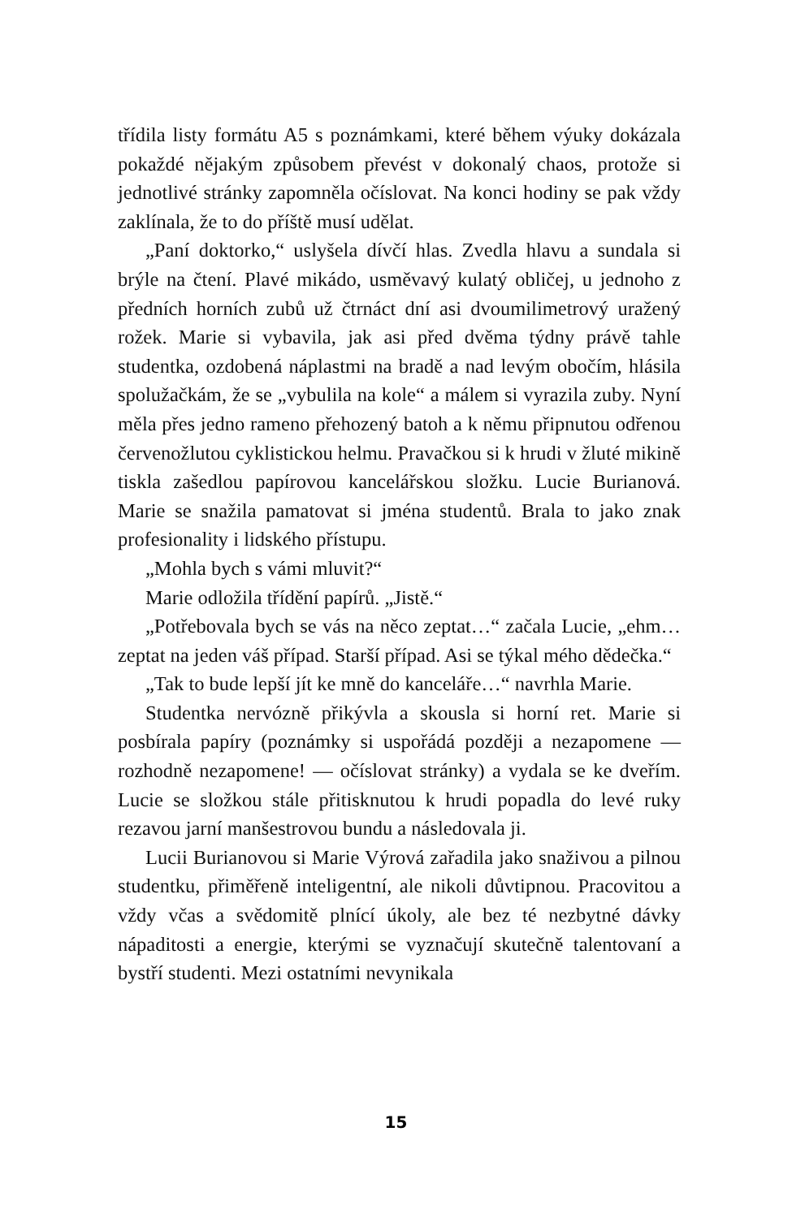třídila listy formátu A5 s poznámkami, které během výuky dokázala pokaždé nějakým způsobem převést v dokonalý chaos, protože si jednotlivé stránky zapomněla očíslovat. Na konci hodiny se pak vždy zaklínala, že to do příště musí udělat.
„Paní doktorko,“ uslyšela dívčí hlas. Zvedla hlavu a sundala si brýle na čtení. Plavé mikádo, usměvavý kulatý obličej, u jednoho z předních horních zubů už čtrnáct dní asi dvoumilimetrový uražený rožek. Marie si vybavila, jak asi před dvěma týdny právě tahle studentka, ozdobená náplastmi na bradě a nad levým obočím, hlásila spolužačkám, že se „vybulila na kole“ a málem si vyrazila zuby. Nyní měla přes jedno rameno přehozený batoh a k němu připnutou odřenou červenožlutou cyklistickou helmu. Pravačkou si k hrudi v žluté mikině tiskla zašedlou papírovou kancelářskou složku. Lucie Burianová. Marie se snažila pamatovat si jména studentů. Brala to jako znak profesionality i lidského přístupu.
„Mohla bych s vámi mluvit?“
Marie odložila třídění papírů. „Jistě.“
„Potřebovala bych se vás na něco zeptat…“ začala Lucie, „ehm… zeptat na jeden váš případ. Starší případ. Asi se týkal mého dědečka.“
„Tak to bude lepší jít ke mně do kanceláře…“ navrhla Marie.
Studentka nervózně přikývla a skousla si horní ret. Marie si posbírala papíry (poznámky si uspořádá později a nezapomene — rozhodně nezapomene! — očíslovat stránky) a vydala se ke dveřím. Lucie se složkou stále přitisknutou k hrudi popadla do levé ruky rezavou jarní manšestrovou bundu a následovala ji.
Lucii Burianovou si Marie Výrová zařadila jako snaživou a pilnou studentku, přiměřeně inteligentní, ale nikoli důvtipnou. Pracovitou a vždy včas a svědomitě plnící úkoly, ale bez té nezbytné dávky nápaditosti a energie, kterými se vyznačují skutečně talentovaní a bystří studenti. Mezi ostatními nevynikala
15